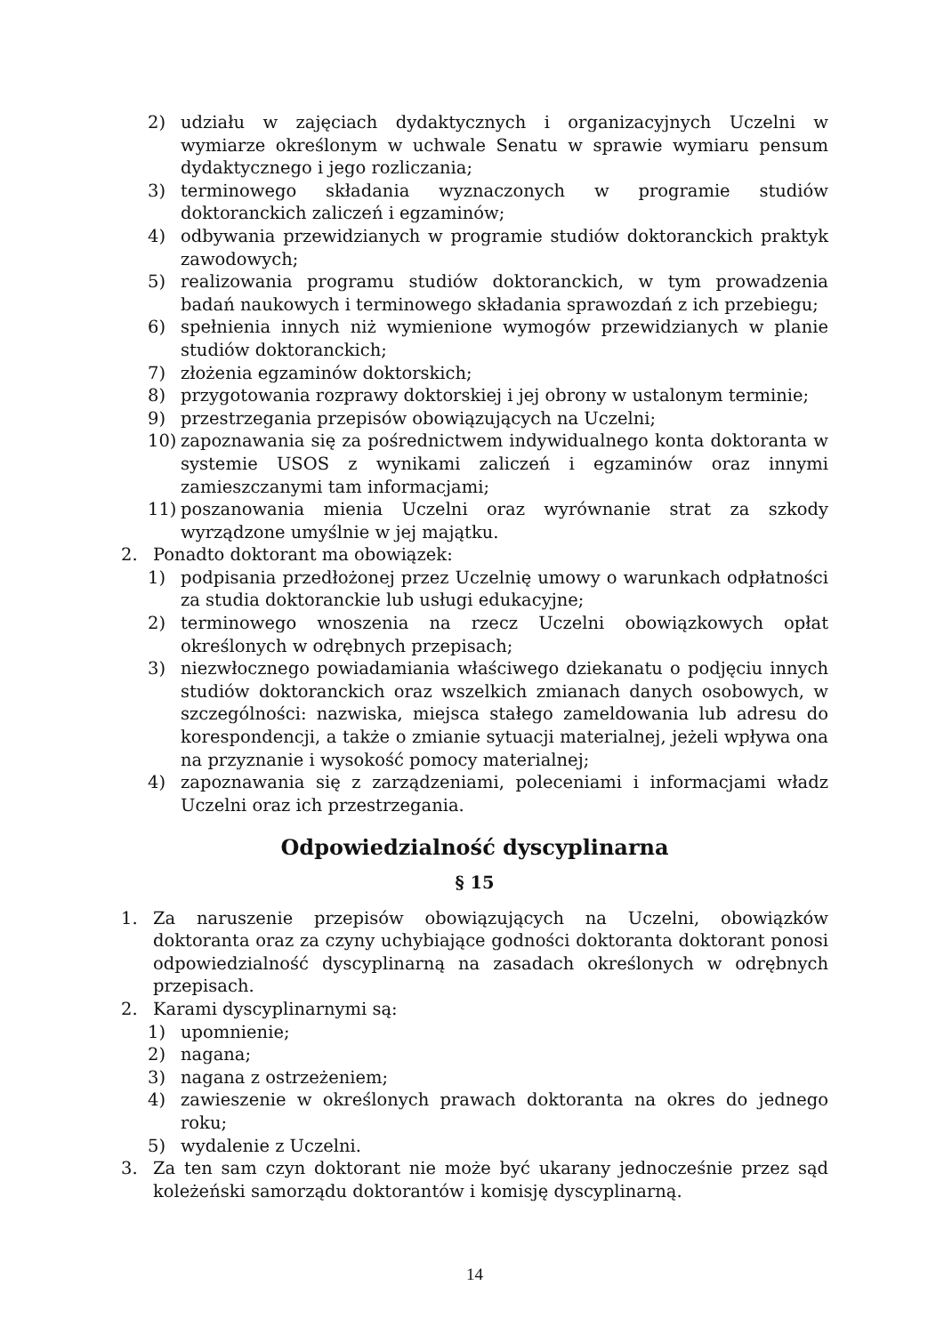2) udziału w zajęciach dydaktycznych i organizacyjnych Uczelni w wymiarze określonym w uchwale Senatu w sprawie wymiaru pensum dydaktycznego i jego rozliczania;
3) terminowego składania wyznaczonych w programie studiów doktoranckich zaliczeń i egzaminów;
4) odbywania przewidzianych w programie studiów doktoranckich praktyk zawodowych;
5) realizowania programu studiów doktoranckich, w tym prowadzenia badań naukowych i terminowego składania sprawozdań z ich przebiegu;
6) spełnienia innych niż wymienione wymogów przewidzianych w planie studiów doktoranckich;
7) złożenia egzaminów doktorskich;
8) przygotowania rozprawy doktorskiej i jej obrony w ustalonym terminie;
9) przestrzegania przepisów obowiązujących na Uczelni;
10) zapoznawania się za pośrednictwem indywidualnego konta doktoranta w systemie USOS z wynikami zaliczeń i egzaminów oraz innymi zamieszczanymi tam informacjami;
11) poszanowania mienia Uczelni oraz wyrównanie strat za szkody wyrządzone umyślnie w jej majątku.
2. Ponadto doktorant ma obowiązek:
1) podpisania przedłożonej przez Uczelnię umowy o warunkach odpłatności za studia doktoranckie lub usługi edukacyjne;
2) terminowego wnoszenia na rzecz Uczelni obowiązkowych opłat określonych w odrębnych przepisach;
3) niezwłocznego powiadamiania właściwego dziekanatu o podjęciu innych studiów doktoranckich oraz wszelkich zmianach danych osobowych, w szczególności: nazwiska, miejsca stałego zameldowania lub adresu do korespondencji, a także o zmianie sytuacji materialnej, jeżeli wpływa ona na przyznanie i wysokość pomocy materialnej;
4) zapoznawania się z zarządzeniami, poleceniami i informacjami władz Uczelni oraz ich przestrzegania.
Odpowiedzialność dyscyplinarna
§ 15
1. Za naruszenie przepisów obowiązujących na Uczelni, obowiązków doktoranta oraz za czyny uchybiające godności doktoranta doktorant ponosi odpowiedzialność dyscyplinarną na zasadach określonych w odrębnych przepisach.
2. Karami dyscyplinarnymi są:
1) upomnienie;
2) nagana;
3) nagana z ostrzeżeniem;
4) zawieszenie w określonych prawach doktoranta na okres do jednego roku;
5) wydalenie z Uczelni.
3. Za ten sam czyn doktorant nie może być ukarany jednocześnie przez sąd koleżeński samorządu doktorantów i komisję dyscyplinarną.
14